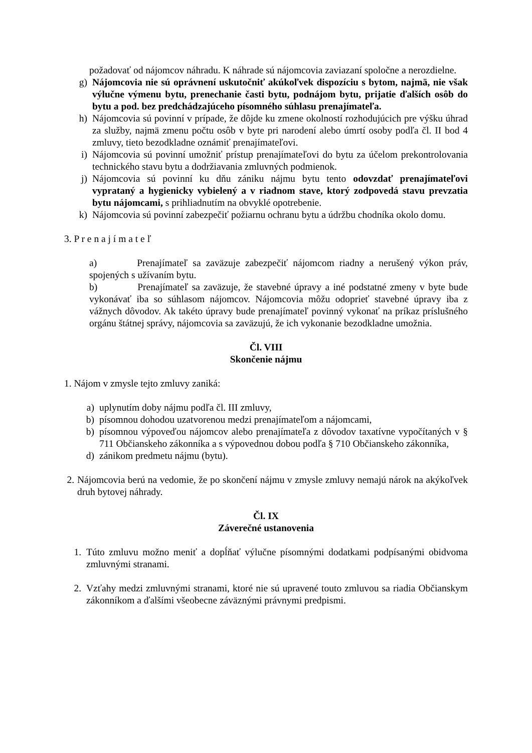požadovať od nájomcov náhradu. K náhrade sú nájomcovia zaviazaní spoločne a nerozdielne.
g) Nájomcovia nie sú oprávnení uskutočniť akúkoľvek dispozíciu s bytom, najmä, nie však výlučne výmenu bytu, prenechanie časti bytu, podnájom bytu, prijatie ďalších osôb do bytu a pod. bez predchádzajúceho písomného súhlasu prenajímateľa.
h) Nájomcovia sú povinní v prípade, že dôjde ku zmene okolností rozhodujúcich pre výšku úhrad za služby, najmä zmenu počtu osôb v byte pri narodení alebo úmrtí osoby podľa čl. II bod 4 zmluvy, tieto bezodkladne oznámiť prenajímateľovi.
i) Nájomcovia sú povinní umožniť prístup prenajímateľovi do bytu za účelom prekontrolovania technického stavu bytu a dodržiavania zmluvných podmienok.
j) Nájomcovia sú povinní ku dňu zániku nájmu bytu tento odovzdať prenajímateľovi vyprataný a hygienicky vybielený a v riadnom stave, ktorý zodpovedá stavu prevzatia bytu nájomcami, s prihliadnutím na obvyklé opotrebenie.
k) Nájomcovia sú povinní zabezpečiť požiarnu ochranu bytu a údržbu chodníka okolo domu.
3. P r e n a j í m a t e ľ
a) Prenajímateľ sa zaväzuje zabezpečiť nájomcom riadny a nerušený výkon práv, spojených s užívaním bytu.
b) Prenajímateľ sa zaväzuje, že stavebné úpravy a iné podstatné zmeny v byte bude vykonávať iba so súhlasom nájomcov. Nájomcovia môžu odoprieť stavebné úpravy iba z vážnych dôvodov. Ak takéto úpravy bude prenajímateľ povinný vykonať na príkaz príslušného orgánu štátnej správy, nájomcovia sa zaväzujú, že ich vykonanie bezodkladne umožnia.
Čl. VIII
Skončenie nájmu
1. Nájom v zmysle tejto zmluvy zaniká:
a) uplynutím doby nájmu podľa čl. III zmluvy,
b) písomnou dohodou uzatvorenou medzi prenajímateľom a nájomcami,
b) písomnou výpoveďou nájomcov alebo prenajímateľa z dôvodov taxatívne vypočítaných v § 711 Občianskeho zákonníka a s výpovednou dobou podľa § 710 Občianskeho zákonníka,
d) zánikom predmetu nájmu (bytu).
2.
Nájomcovia berú na vedomie, že po skončení nájmu v zmysle zmluvy nemajú nárok na akýkoľvek druh bytovej náhrady.
Čl. IX
Záverečné ustanovenia
1. Túto zmluvu možno meniť a dopĺňať výlučne písomnými dodatkami podpísanými obidvoma zmluvnými stranami.
2. Vzťahy medzi zmluvnými stranami, ktoré nie sú upravené touto zmluvou sa riadia Občianskym zákonníkom a ďalšími všeobecne záväznými právnymi predpismi.